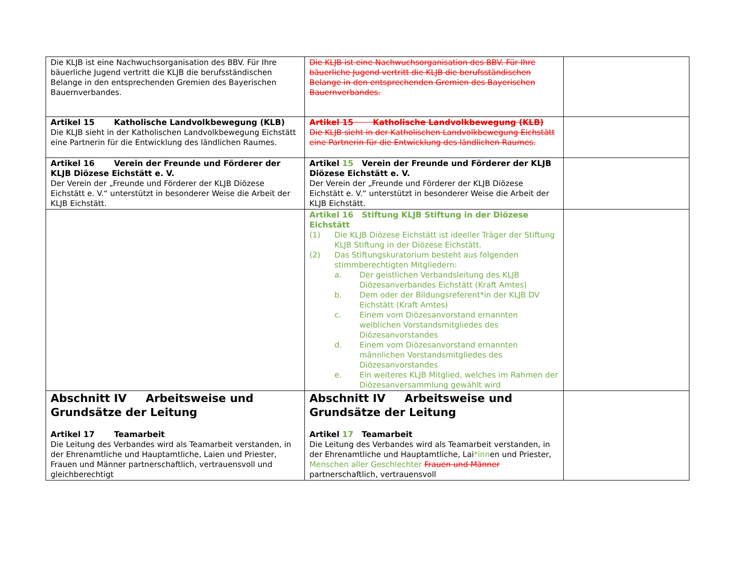| Die KLJB ist eine Nachwuchsorganisation des BBV. Für Ihre bäuerliche Jugend vertritt die KLJB die berufsständischen Belange in den entsprechenden Gremien des Bayerischen Bauernverbandes. | Die KLJB ist eine Nachwuchsorganisation des BBV. Für Ihre bäuerliche Jugend vertritt die KLJB die berufsständischen Belange in den entsprechenden Gremien des Bayerischen Bauernverbandes. | |
| Artikel 15 Katholische Landvolkbewegung (KLB) Die KLJB sieht in der Katholischen Landvolkbewegung Eichstätt eine Partnerin für die Entwicklung des ländlichen Raumes. | Artikel 15 Katholische Landvolkbewegung (KLB) Die KLJB sieht in der Katholischen Landvolkbewegung Eichstätt eine Partnerin für die Entwicklung des ländlichen Raumes. | |
| Artikel 16 Verein der Freunde und Förderer der KLJB Diözese Eichstätt e. V. Der Verein der „Freunde und Förderer der KLJB Diözese Eichstätt e. V.“ unterstützt in besonderer Weise die Arbeit der KLJB Eichstätt. | Artikel 15 Verein der Freunde und Förderer der KLJB Diözese Eichstätt e. V. Der Verein der „Freunde und Förderer der KLJB Diözese Eichstätt e. V.“ unterstützt in besonderer Weise die Arbeit der KLJB Eichstätt. | |
| | Artikel 16 Stiftung KLJB Stiftung in der Diözese Eichstätt (1) Die KLJB Diözese Eichstätt ist ideeller Träger der Stiftung KLJB Stiftung in der Diözese Eichstätt. (2) Das Stiftungskuratorium besteht aus folgenden stimmberechtigten Mitgliedern: a. Der geistlichen Verbandsleitung des KLJB Diözesanverbandes Eichstätt (Kraft Amtes) b. Dem oder der Bildungsreferent*in der KLJB DV Eichstätt (Kraft Amtes) c. Einem vom Diözesanvorstand ernannten weiblichen Vorstandsmitgliedes des Diözesanvorstandes d. Einem vom Diözesanvorstand ernannten männlichen Vorstandsmitgliedes des Diözesanvorstandes e. Ein weiteres KLJB Mitglied, welches im Rahmen der Diözesanversammlung gewählt wird | |
| Abschnitt IV Arbeitsweise und Grundsätze der Leitung Artikel 17 Teamarbeit Die Leitung des Verbandes wird als Teamarbeit verstanden, in der Ehrenamtliche und Hauptamtliche, Laien und Priester, Frauen und Männer partnerschaftlich, vertrauensvoll und gleichberechtigt | Abschnitt IV Arbeitsweise und Grundsätze der Leitung Artikel 17 Teamarbeit Die Leitung des Verbandes wird als Teamarbeit verstanden, in der Ehrenamtliche und Hauptamtliche, Lai *inn en und Priester, Menschen aller Geschlechter Frauen und Männer partnerschaftlich, vertrauensvoll | |